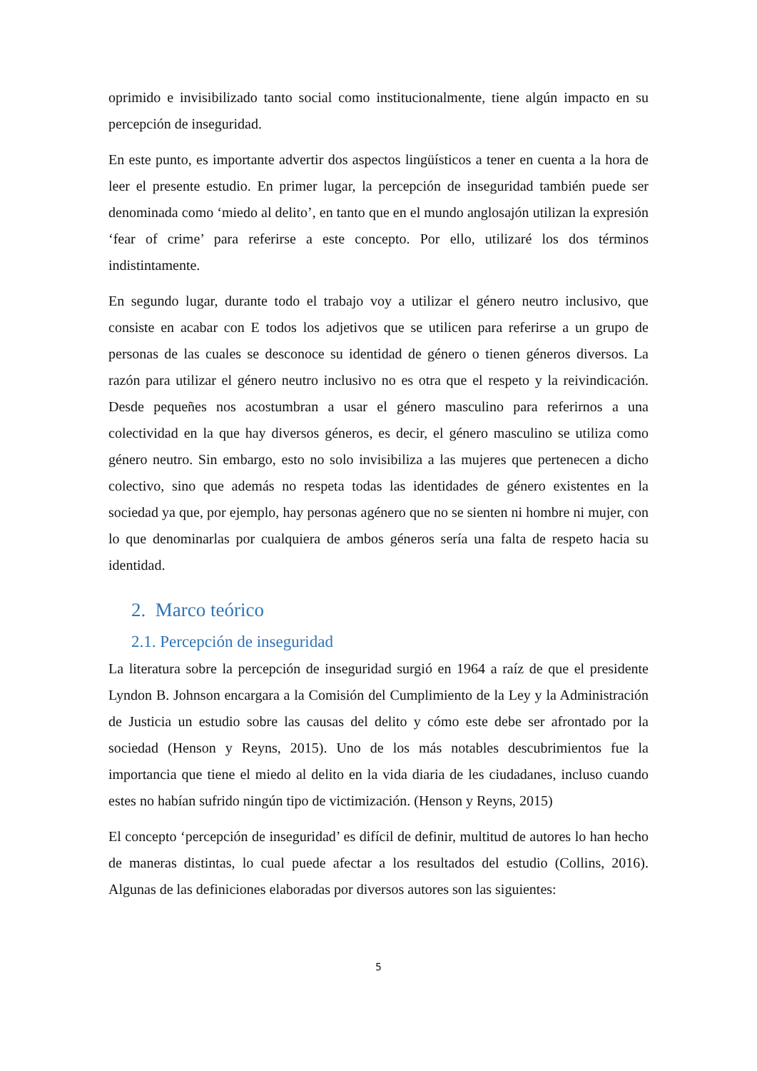oprimido e invisibilizado tanto social como institucionalmente, tiene algún impacto en su percepción de inseguridad.
En este punto, es importante advertir dos aspectos lingüísticos a tener en cuenta a la hora de leer el presente estudio. En primer lugar, la percepción de inseguridad también puede ser denominada como ‘miedo al delito’, en tanto que en el mundo anglosajón utilizan la expresión ‘fear of crime’ para referirse a este concepto. Por ello, utilizaré los dos términos indistintamente.
En segundo lugar, durante todo el trabajo voy a utilizar el género neutro inclusivo, que consiste en acabar con E todos los adjetivos que se utilicen para referirse a un grupo de personas de las cuales se desconoce su identidad de género o tienen géneros diversos. La razón para utilizar el género neutro inclusivo no es otra que el respeto y la reivindicación. Desde pequeñes nos acostumbran a usar el género masculino para referirnos a una colectividad en la que hay diversos géneros, es decir, el género masculino se utiliza como género neutro. Sin embargo, esto no solo invisibiliza a las mujeres que pertenecen a dicho colectivo, sino que además no respeta todas las identidades de género existentes en la sociedad ya que, por ejemplo, hay personas agénero que no se sienten ni hombre ni mujer, con lo que denominarlas por cualquiera de ambos géneros sería una falta de respeto hacia su identidad.
2. Marco teórico
2.1. Percepción de inseguridad
La literatura sobre la percepción de inseguridad surgió en 1964 a raíz de que el presidente Lyndon B. Johnson encargara a la Comisión del Cumplimiento de la Ley y la Administración de Justicia un estudio sobre las causas del delito y cómo este debe ser afrontado por la sociedad (Henson y Reyns, 2015). Uno de los más notables descubrimientos fue la importancia que tiene el miedo al delito en la vida diaria de les ciudadanes, incluso cuando estes no habían sufrido ningún tipo de victimización. (Henson y Reyns, 2015)
El concepto ‘percepción de inseguridad’ es difícil de definir, multitud de autores lo han hecho de maneras distintas, lo cual puede afectar a los resultados del estudio (Collins, 2016). Algunas de las definiciones elaboradas por diversos autores son las siguientes:
5